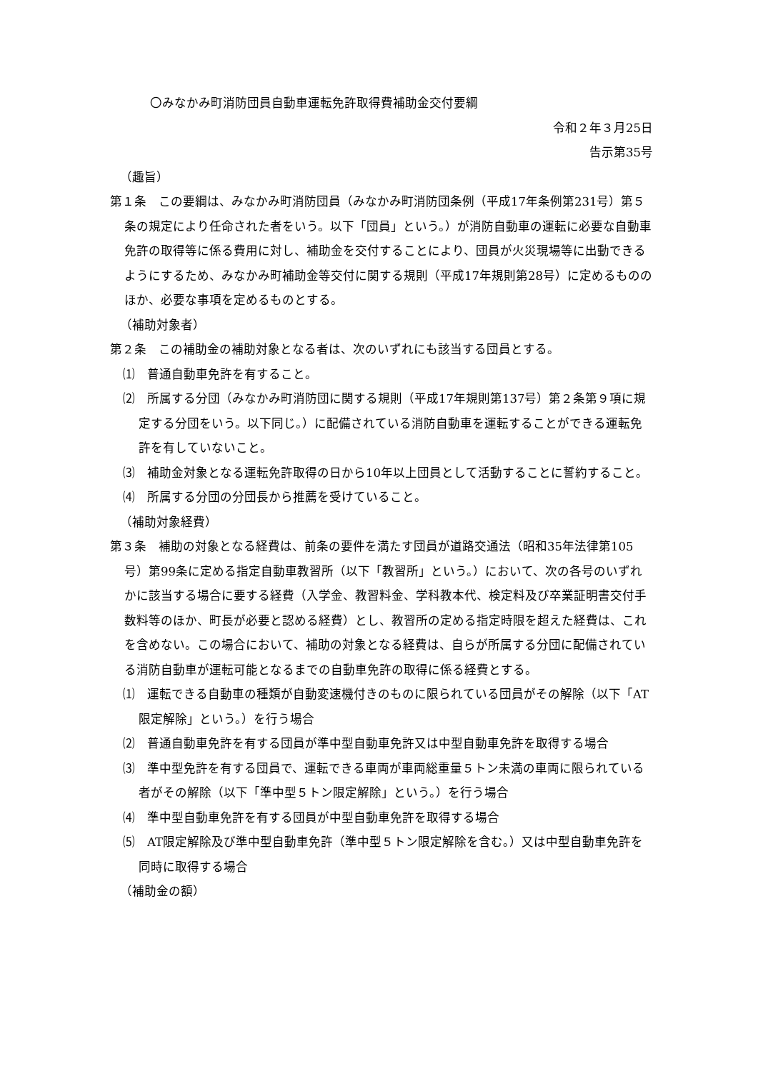〇みなかみ町消防団員自動車運転免許取得費補助金交付要綱
令和２年３月25日
告示第35号
（趣旨）
第１条　この要綱は、みなかみ町消防団員（みなかみ町消防団条例（平成17年条例第231号）第５条の規定により任命された者をいう。以下「団員」という。）が消防自動車の運転に必要な自動車免許の取得等に係る費用に対し、補助金を交付することにより、団員が火災現場等に出動できるようにするため、みなかみ町補助金等交付に関する規則（平成17年規則第28号）に定めるもののほか、必要な事項を定めるものとする。
（補助対象者）
第２条　この補助金の補助対象となる者は、次のいずれにも該当する団員とする。
⑴　普通自動車免許を有すること。
⑵　所属する分団（みなかみ町消防団に関する規則（平成17年規則第137号）第２条第９項に規定する分団をいう。以下同じ。）に配備されている消防自動車を運転することができる運転免許を有していないこと。
⑶　補助金対象となる運転免許取得の日から10年以上団員として活動することに誓約すること。
⑷　所属する分団の分団長から推薦を受けていること。
（補助対象経費）
第３条　補助の対象となる経費は、前条の要件を満たす団員が道路交通法（昭和35年法律第105号）第99条に定める指定自動車教習所（以下「教習所」という。）において、次の各号のいずれかに該当する場合に要する経費（入学金、教習料金、学科教本代、検定料及び卒業証明書交付手数料等のほか、町長が必要と認める経費）とし、教習所の定める指定時限を超えた経費は、これを含めない。この場合において、補助の対象となる経費は、自らが所属する分団に配備されている消防自動車が運転可能となるまでの自動車免許の取得に係る経費とする。
⑴　運転できる自動車の種類が自動変速機付きのものに限られている団員がその解除（以下「AT限定解除」という。）を行う場合
⑵　普通自動車免許を有する団員が準中型自動車免許又は中型自動車免許を取得する場合
⑶　準中型免許を有する団員で、運転できる車両が車両総重量５トン未満の車両に限られている者がその解除（以下「準中型５トン限定解除」という。）を行う場合
⑷　準中型自動車免許を有する団員が中型自動車免許を取得する場合
⑸　AT限定解除及び準中型自動車免許（準中型５トン限定解除を含む。）又は中型自動車免許を同時に取得する場合
（補助金の額）